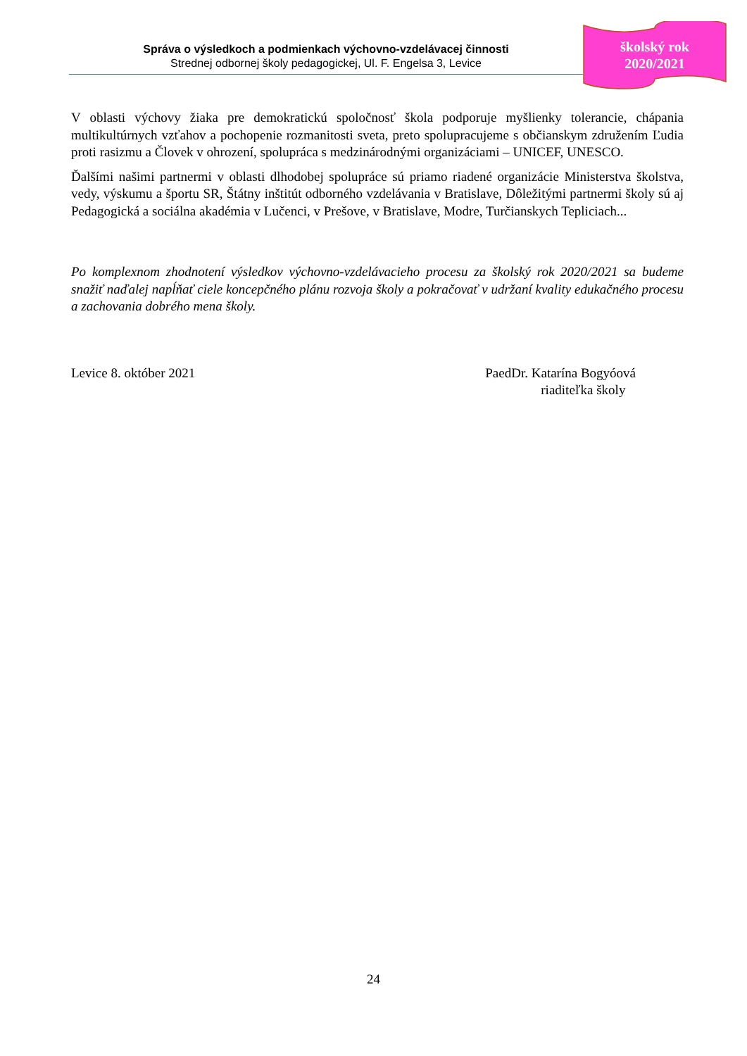Správa o výsledkoch a podmienkach výchovno-vzdelávacej činnosti
Strednej odbornej školy pedagogickej, Ul. F. Engelsa 3, Levice
školský rok
2020/2021
V oblasti výchovy žiaka pre demokratickú spoločnosť škola podporuje myšlienky tolerancie, chápania multikultúrnych vzťahov a pochopenie rozmanitosti sveta, preto spolupracujeme s občianskym združením Ľudia proti rasizmu a Človek v ohrození, spolupráca s medzinárodnými organizáciami – UNICEF, UNESCO.
Ďalšími našimi partnermi v oblasti dlhodobej spolupráce sú priamo riadené organizácie Ministerstva školstva, vedy, výskumu a športu SR, Štátny inštitút odborného vzdelávania v Bratislave, Dôležitými partnermi školy sú aj Pedagogická a sociálna akadémia v Lučenci, v Prešove, v Bratislave, Modre, Turčianskych Tepliciach...
Po komplexnom zhodnotení výsledkov výchovno-vzdelávacieho procesu za školský rok 2020/2021 sa budeme snažiť naďalej napĺňať ciele koncepčného plánu rozvoja školy a pokračovať v udržaní kvality edukačného procesu a zachovania dobrého mena školy.
Levice 8. október 2021 PaedDr. Katarína Bogyóová
riaditeľka školy
24